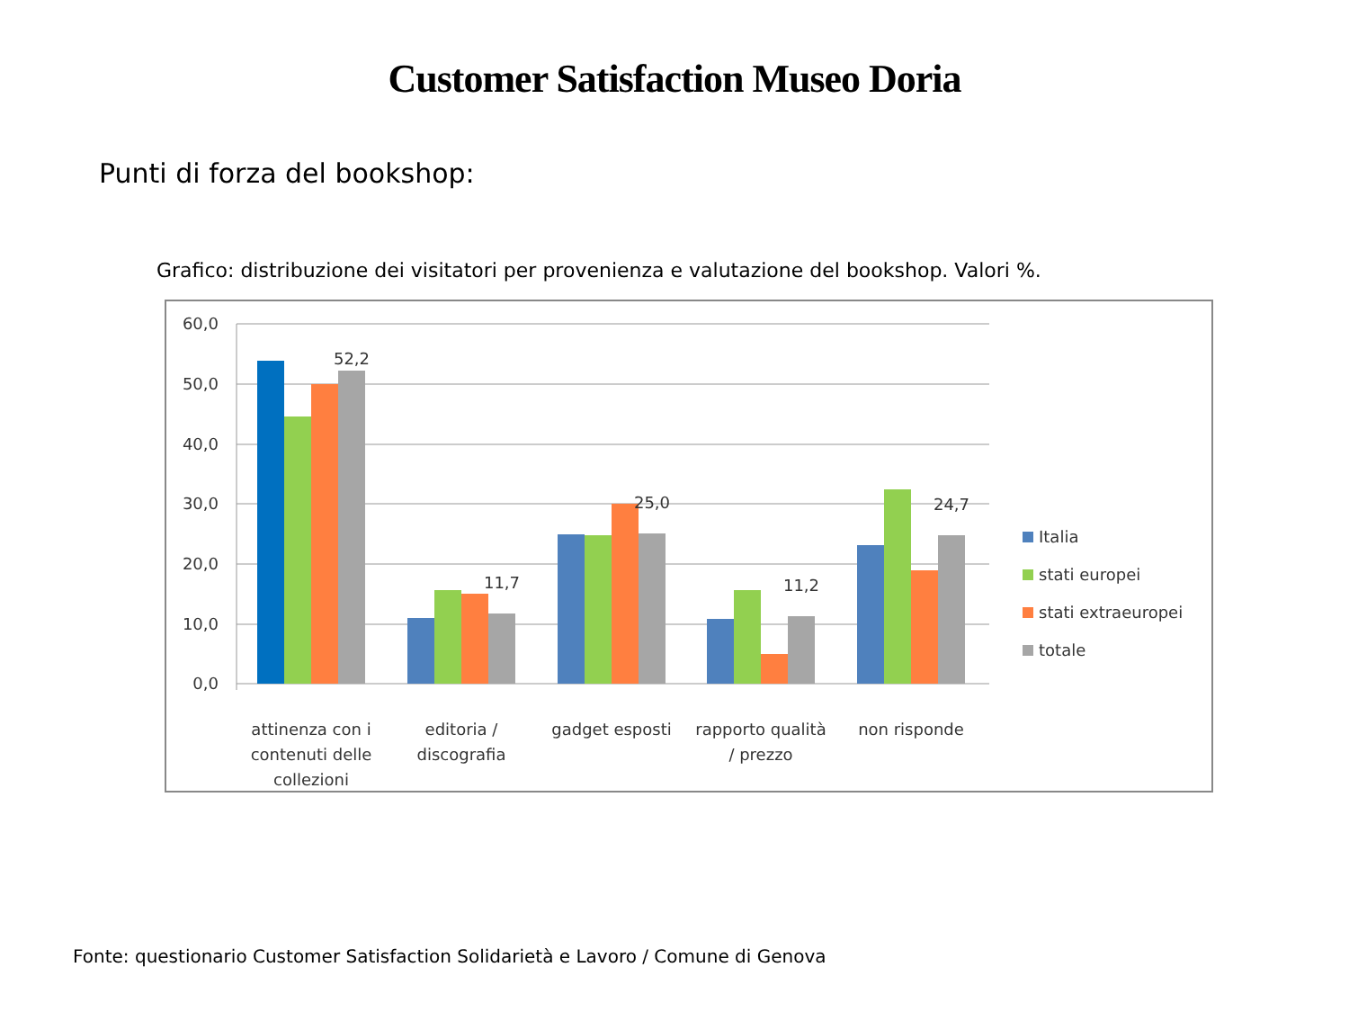Customer Satisfaction Museo Doria
Punti di forza del bookshop:
Grafico: distribuzione dei visitatori per provenienza e valutazione del bookshop. Valori %.
60,0
50,0
40,0
30,0
20,0
10,0
0,0
52,2
11,7
25,0
11,2
24,7
attinenza con i
contenuti delle
collezioni
editoria /
discografia
gadget esposti
rapporto qualità
/ prezzo
non risponde
Italia
stati europei
stati extraeuropei
totale
Fonte: questionario Customer Satisfaction Solidarietà e Lavoro / Comune di Genova